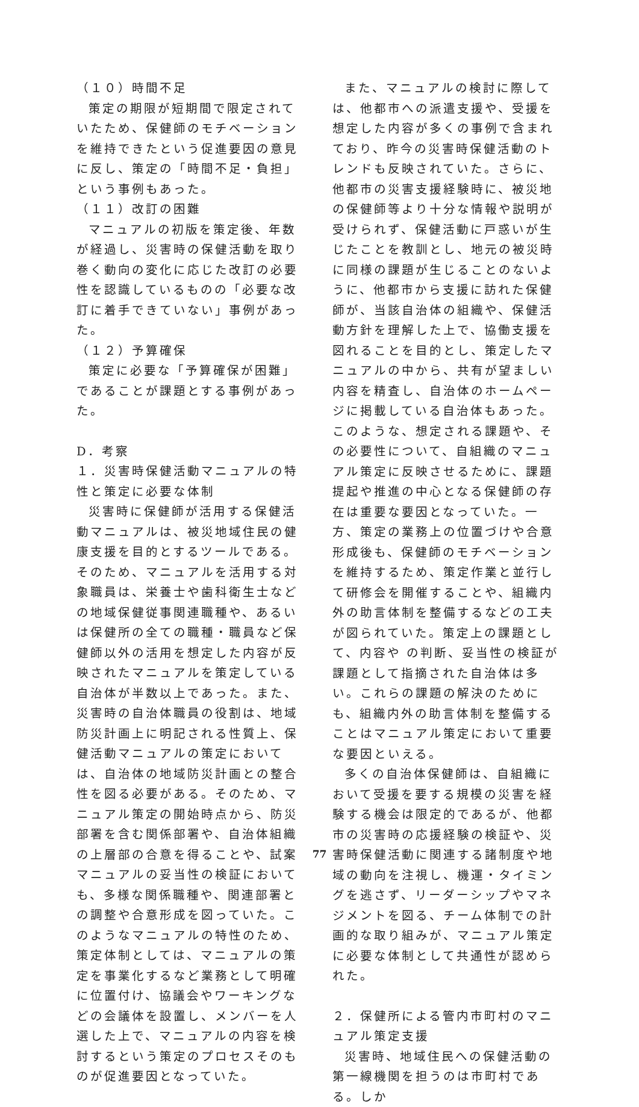（１０）時間不足
策定の期限が短期間で限定されていたため、保健師のモチベーションを維持できたという促進要因の意見に反し、策定の「時間不足・負担」という事例もあった。
（１１）改訂の困難
マニュアルの初版を策定後、年数が経過し、災害時の保健活動を取り巻く動向の変化に応じた改訂の必要性を認識しているものの「必要な改訂に着手できていない」事例があった。
（１２）予算確保
策定に必要な「予算確保が困難」であることが課題とする事例があった。
D．考察
１．災害時保健活動マニュアルの特性と策定に必要な体制
災害時に保健師が活用する保健活動マニュアルは、被災地域住民の健康支援を目的とするツールである。そのため、マニュアルを活用する対象職員は、栄養士や歯科衛生士などの地域保健従事関連職種や、あるいは保健所の全ての職種・職員など保健師以外の活用を想定した内容が反映されたマニュアルを策定している自治体が半数以上であった。また、災害時の自治体職員の役割は、地域防災計画上に明記される性質上、保健活動マニュアルの策定においては、自治体の地域防災計画との整合性を図る必要がある。そのため、マニュアル策定の開始時点から、防災部署を含む関係部署や、自治体組織の上層部の合意を得ることや、試案マニュアルの妥当性の検証においても、多様な関係職種や、関連部署との調整や合意形成を図っていた。このようなマニュアルの特性のため、策定体制としては、マニュアルの策定を事業化するなど業務として明確に位置付け、協議会やワーキングなどの会議体を設置し、メンバーを人選した上で、マニュアルの内容を検討するという策定のプロセスそのものが促進要因となっていた。
また、マニュアルの検討に際しては、他都市への派遣支援や、受援を想定した内容が多くの事例で含まれており、昨今の災害時保健活動のトレンドも反映されていた。さらに、他都市の災害支援経験時に、被災地の保健師等より十分な情報や説明が受けられず、保健活動に戸惑いが生じたことを教訓とし、地元の被災時に同様の課題が生じることのないように、他都市から支援に訪れた保健師が、当該自治体の組織や、保健活動方針を理解した上で、協働支援を図れることを目的とし、策定したマニュアルの中から、共有が望ましい内容を精査し、自治体のホームページに掲載している自治体もあった。このような、想定される課題や、その必要性について、自組織のマニュアル策定に反映させるために、課題提起や推進の中心となる保健師の存在は重要な要因となっていた。一方、策定の業務上の位置づけや合意形成後も、保健師のモチベーションを維持するため、策定作業と並行して研修会を開催することや、組織内外の助言体制を整備するなどの工夫が図られていた。策定上の課題として、内容や の判断、妥当性の検証が課題として指摘された自治体は多い。これらの課題の解決のためにも、組織内外の助言体制を整備することはマニュアル策定において重要な要因といえる。
多くの自治体保健師は、自組織において受援を要する規模の災害を経験する機会は限定的であるが、他都市の災害時の応援経験の検証や、災害時保健活動に関連する諸制度や地域の動向を注視し、機運・タイミングを逃さず、リーダーシップやマネジメントを図る、チーム体制での計画的な取り組みが、マニュアル策定に必要な体制として共通性が認められた。
２．保健所による管内市町村のマニュアル策定支援
災害時、地域住民への保健活動の第一線機関を担うのは市町村である。しか
77